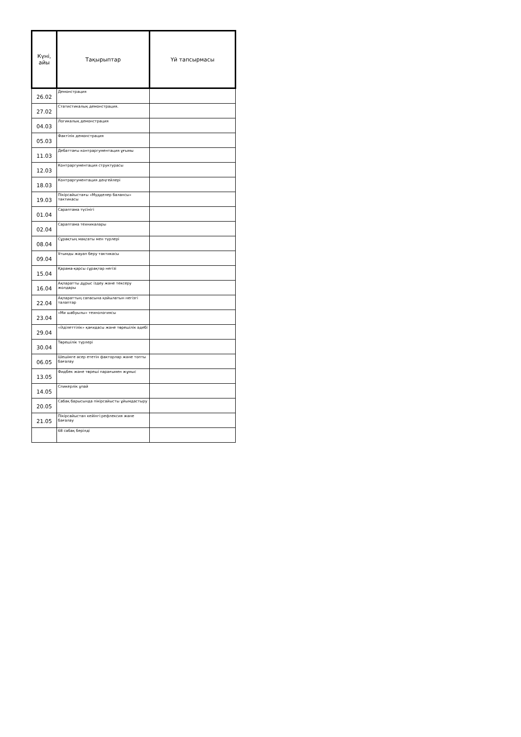| Күні, айы | Тақырыптар | Үй тапсырмасы |
| --- | --- | --- |
| 26.02 | Демонстрация | |
| 27.02 | Статистикалық демонстрация. | |
| 04.03 | Логикалық демонстрация | |
| 05.03 | Фактілік демонстрация | |
| 11.03 | Дебаттағы контраргументация ұғымы | |
| 12.03 | Контраргументация структурасы | |
| 18.03 | Контраргументация деңгейлері | |
| 19.03 | Пікірсайыстағы «Мүдделер балансы» тактикасы | |
| 01.04 | Сараптама түсінігі | |
| 02.04 | Сараптама техникалары | |
| 08.04 | Сұрақтың мақсаты мен түрлері | |
| 09.04 | Ұтымды жауап беру тактикасы | |
| 15.04 | Қарама-қарсы сұрақтар негізі | |
| 16.04 | Ақпаратты дұрыс іздеу және тексеру жолдары | |
| 22.04 | Ақпараттың сапасына қойылатын негізгі талаптар | |
| 23.04 | «Ми шабуылы» технологиясы | |
| 29.04 | «Әділеттілік» қағидасы және төрешілік әдебі | |
| 30.04 | Төрешілік түрлері | |
| 06.05 | Шешімге әсер ететін факторлар және топты бағалау | |
| 13.05 | Фидбек және төреші парағымен жұмыс | |
| 14.05 | Спикерлік ұпай | |
| 20.05 | Сабақ барысында пікірсайысты ұйымдастыру | |
| 21.05 | Пікірсайыстан кейінгі:рефлексия және бағалау | |
| | 68 сабақ берілді | |